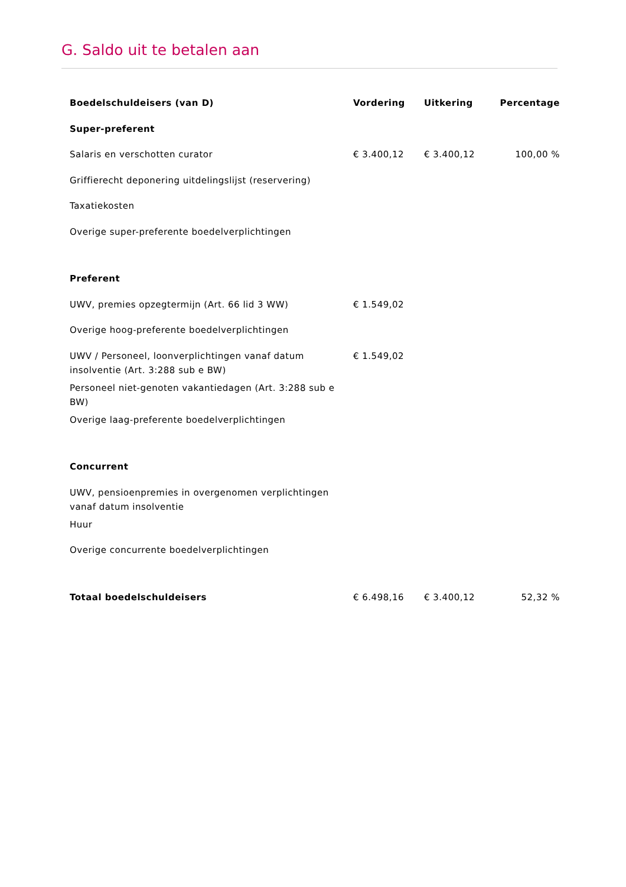G. Saldo uit te betalen aan
| Boedelschuldeisers (van D) | Vordering | Uitkering | Percentage |
| --- | --- | --- | --- |
| Super-preferent | | | |
| Salaris en verschotten curator | € 3.400,12 | € 3.400,12 | 100,00 % |
| Griffierecht deponering uitdelingslijst (reservering) | | | |
| Taxatiekosten | | | |
| Overige super-preferente boedelverplichtingen | | | |
| Preferent | | | |
| UWV, premies opzegtermijn (Art. 66 lid 3 WW) | € 1.549,02 | | |
| Overige hoog-preferente boedelverplichtingen | | | |
| UWV / Personeel, loonverplichtingen vanaf datum insolventie (Art. 3:288 sub e BW) | € 1.549,02 | | |
| Personeel niet-genoten vakantiedagen (Art. 3:288 sub e BW) | | | |
| Overige laag-preferente boedelverplichtingen | | | |
| Concurrent | | | |
| UWV, pensioenpremies in overgenomen verplichtingen vanaf datum insolventie | | | |
| Huur | | | |
| Overige concurrente boedelverplichtingen | | | |
| Totaal boedelschuldeisers | € 6.498,16 | € 3.400,12 | 52,32 % |